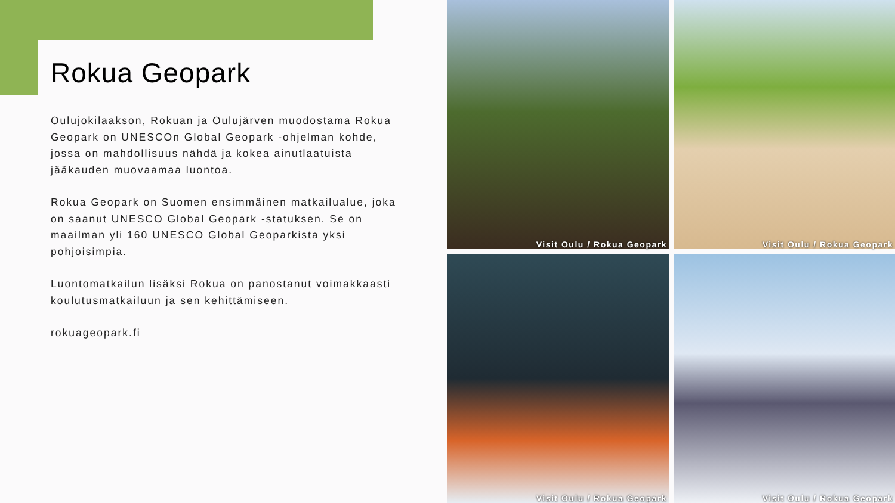Rokua Geopark
Oulujokilaakson, Rokuan ja Oulujärven muodostama Rokua Geopark on UNESCOn Global Geopark -ohjelman kohde, jossa on mahdollisuus nähdä ja kokea ainutlaatuista jääkauden muovaamaa luontoa.
Rokua Geopark on Suomen ensimmäinen matkailualue, joka on saanut UNESCO Global Geopark -statuksen. Se on maailman yli 160 UNESCO Global Geoparkista yksi pohjoisimpia.
Luontomatkailun lisäksi Rokua on panostanut voimakkaasti koulutusmatkailuun ja sen kehittämiseen.
rokuageopark.fi
Visit Oulu / Rokua Geopark
Visit Oulu / Rokua Geopark
Visit Oulu / Rokua Geopark
Visit Oulu / Rokua Geopark